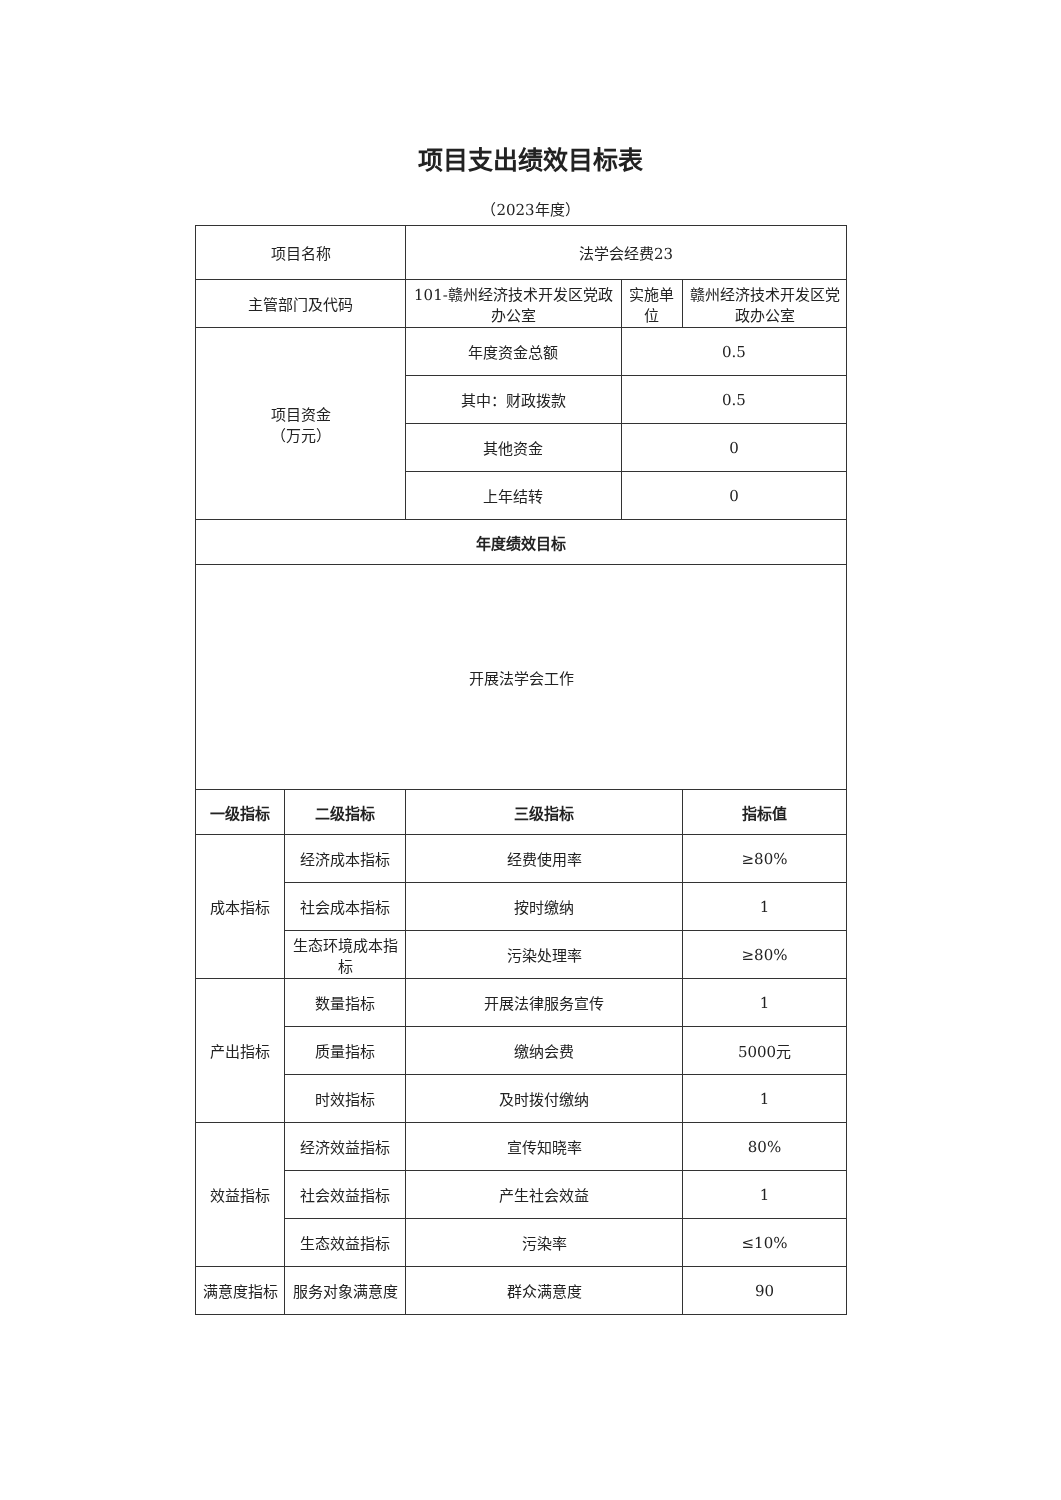项目支出绩效目标表
（2023年度）
| 项目名称 | | 法学会经费23 | | |
| 主管部门及代码 | | 101-赣州经济技术开发区党政办公室 | 实施单位 | 赣州经济技术开发区党政办公室 |
| 项目资金 （万元） | | 年度资金总额 | 0.5 | |
| | | 其中：财政拨款 | 0.5 | |
| | | 其他资金 | 0 | |
| | | 上年结转 | 0 | |
| 年度绩效目标 | | | | |
| 开展法学会工作 | | | | |
| 一级指标 | 二级指标 | 三级指标 | | 指标值 |
| 成本指标 | 经济成本指标 | 经费使用率 | | ≥80% |
| | 社会成本指标 | 按时缴纳 | | 1 |
| | 生态环境成本指标 | 污染处理率 | | ≥80% |
| 产出指标 | 数量指标 | 开展法律服务宣传 | | 1 |
| | 质量指标 | 缴纳会费 | | 5000元 |
| | 时效指标 | 及时拨付缴纳 | | 1 |
| 效益指标 | 经济效益指标 | 宣传知晓率 | | 80% |
| | 社会效益指标 | 产生社会效益 | | 1 |
| | 生态效益指标 | 污染率 | | ≤10% |
| 满意度指标 | 服务对象满意度 | 群众满意度 | | 90 |